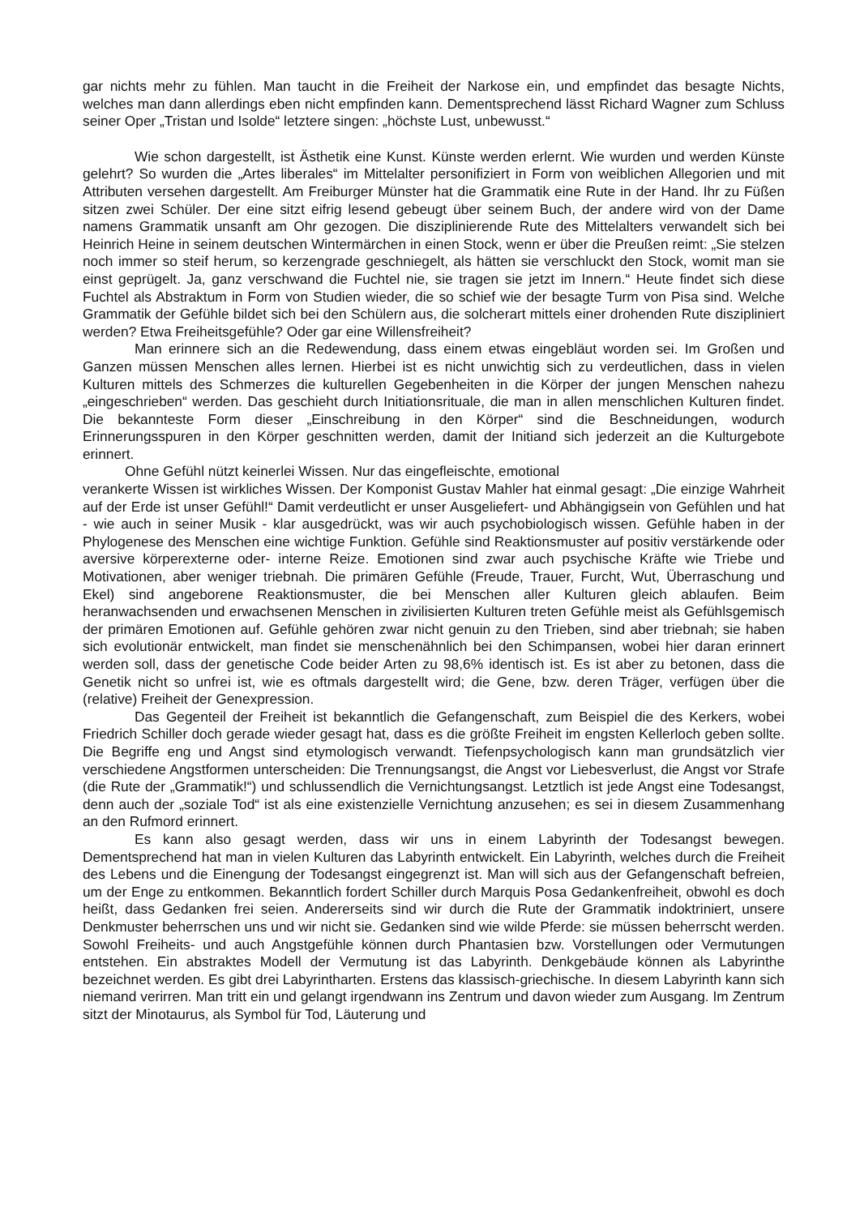gar nichts mehr zu fühlen. Man taucht in die Freiheit der Narkose ein, und empfindet das besagte Nichts, welches man dann allerdings eben nicht empfinden kann. Dementsprechend lässt Richard Wagner zum Schluss seiner Oper „Tristan und Isolde“ letztere singen: „höchste Lust, unbewusst.“
Wie schon dargestellt, ist Ästhetik eine Kunst. Künste werden erlernt. Wie wurden und werden Künste gelehrt? So wurden die „Artes liberales“ im Mittelalter personifiziert in Form von weiblichen Allegorien und mit Attributen versehen dargestellt. Am Freiburger Münster hat die Grammatik eine Rute in der Hand. Ihr zu Füßen sitzen zwei Schüler. Der eine sitzt eifrig lesend gebeugt über seinem Buch, der andere wird von der Dame namens Grammatik unsanft am Ohr gezogen. Die disziplinierende Rute des Mittelalters verwandelt sich bei Heinrich Heine in seinem deutschen Wintermärchen in einen Stock, wenn er über die Preußen reimt: „Sie stelzen noch immer so steif herum, so kerzengrade geschniegelt, als hätten sie verschluckt den Stock, womit man sie einst geprügelt. Ja, ganz verschwand die Fuchtel nie, sie tragen sie jetzt im Innern.“ Heute findet sich diese Fuchtel als Abstraktum in Form von Studien wieder, die so schief wie der besagte Turm von Pisa sind. Welche Grammatik der Gefühle bildet sich bei den Schülern aus, die solcherart mittels einer drohenden Rute diszipliniert werden? Etwa Freiheitsgefühle? Oder gar eine Willensfreiheit?
Man erinnere sich an die Redewendung, dass einem etwas eingebläut worden sei. Im Großen und Ganzen müssen Menschen alles lernen. Hierbei ist es nicht unwichtig sich zu verdeutlichen, dass in vielen Kulturen mittels des Schmerzes die kulturellen Gegebenheiten in die Körper der jungen Menschen nahezu „eingeschrieben“ werden. Das geschieht durch Initiationsrituale, die man in allen menschlichen Kulturen findet. Die bekannteste Form dieser „Einschreibung in den Körper“ sind die Beschneidungen, wodurch Erinnerungsspuren in den Körper geschnitten werden, damit der Initiand sich jederzeit an die Kulturgebote erinnert.
Ohne Gefühl nützt keinerlei Wissen. Nur das eingefleischte, emotional
verankerte Wissen ist wirkliches Wissen. Der Komponist Gustav Mahler hat einmal gesagt: „Die einzige Wahrheit auf der Erde ist unser Gefühl!“ Damit verdeutlicht er unser Ausgeliefert- und Abhängigsein von Gefühlen und hat - wie auch in seiner Musik - klar ausgedrückt, was wir auch psychobiologisch wissen. Gefühle haben in der Phylogenese des Menschen eine wichtige Funktion. Gefühle sind Reaktionsmuster auf positiv verstärkende oder aversive körperexterne oder- interne Reize. Emotionen sind zwar auch psychische Kräfte wie Triebe und Motivationen, aber weniger triebnah. Die primären Gefühle (Freude, Trauer, Furcht, Wut, Überraschung und Ekel) sind angeborene Reaktionsmuster, die bei Menschen aller Kulturen gleich ablaufen. Beim heranwachsenden und erwachsenen Menschen in zivilisierten Kulturen treten Gefühle meist als Gefühlsgemisch der primären Emotionen auf. Gefühle gehören zwar nicht genuin zu den Trieben, sind aber triebnah; sie haben sich evolutionär entwickelt, man findet sie menschenähnlich bei den Schimpansen, wobei hier daran erinnert werden soll, dass der genetische Code beider Arten zu 98,6% identisch ist. Es ist aber zu betonen, dass die Genetik nicht so unfrei ist, wie es oftmals dargestellt wird; die Gene, bzw. deren Träger, verfügen über die (relative) Freiheit der Genexpression.
Das Gegenteil der Freiheit ist bekanntlich die Gefangenschaft, zum Beispiel die des Kerkers, wobei Friedrich Schiller doch gerade wieder gesagt hat, dass es die größte Freiheit im engsten Kellerloch geben sollte. Die Begriffe eng und Angst sind etymologisch verwandt. Tiefenpsychologisch kann man grundsätzlich vier verschiedene Angstformen unterscheiden: Die Trennungsangst, die Angst vor Liebesverlust, die Angst vor Strafe (die Rute der „Grammatik!“) und schlussendlich die Vernichtungsangst. Letztlich ist jede Angst eine Todesangst, denn auch der „soziale Tod“ ist als eine existenzielle Vernichtung anzusehen; es sei in diesem Zusammenhang an den Rufmord erinnert.
Es kann also gesagt werden, dass wir uns in einem Labyrinth der Todesangst bewegen. Dementsprechend hat man in vielen Kulturen das Labyrinth entwickelt. Ein Labyrinth, welches durch die Freiheit des Lebens und die Einengung der Todesangst eingegrenzt ist. Man will sich aus der Gefangenschaft befreien, um der Enge zu entkommen. Bekanntlich fordert Schiller durch Marquis Posa Gedankenfreiheit, obwohl es doch heißt, dass Gedanken frei seien. Andererseits sind wir durch die Rute der Grammatik indoktriniert, unsere Denkmuster beherrschen uns und wir nicht sie. Gedanken sind wie wilde Pferde: sie müssen beherrscht werden. Sowohl Freiheits- und auch Angstgefühle können durch Phantasien bzw. Vorstellungen oder Vermutungen entstehen. Ein abstraktes Modell der Vermutung ist das Labyrinth. Denkgebäude können als Labyrinthe bezeichnet werden. Es gibt drei Labyrintharten. Erstens das klassisch-griechische. In diesem Labyrinth kann sich niemand verirren. Man tritt ein und gelangt irgendwann ins Zentrum und davon wieder zum Ausgang. Im Zentrum sitzt der Minotaurus, als Symbol für Tod, Läuterung und